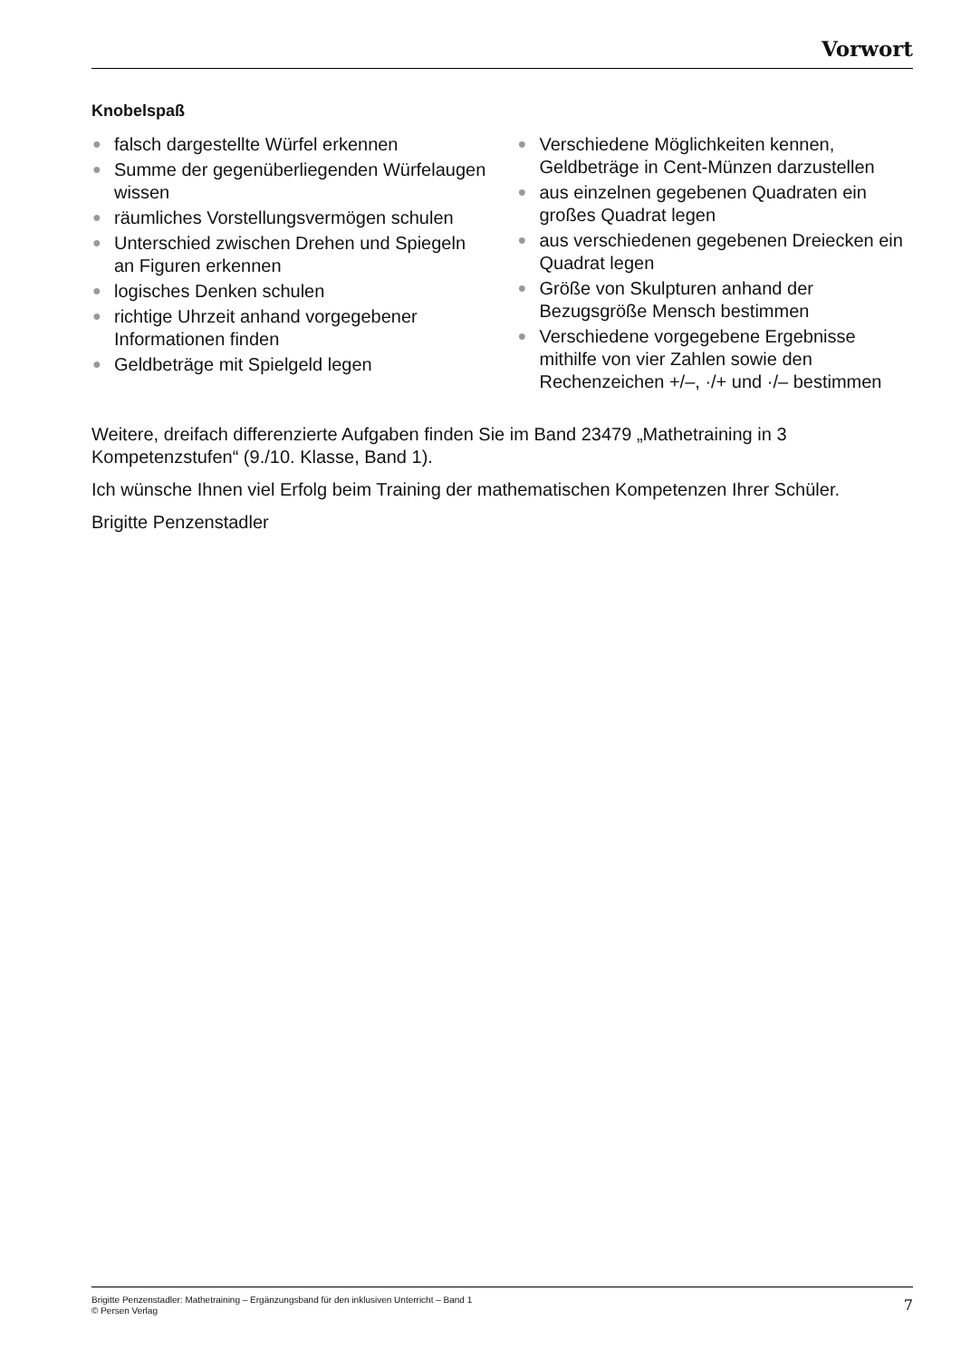Vorwort
Knobelspaß
● falsch dargestellte Würfel erkennen
● Summe der gegenüberliegenden Würfelaugen wissen
● räumliches Vorstellungsvermögen schulen
● Unterschied zwischen Drehen und Spiegeln an Figuren erkennen
● logisches Denken schulen
● richtige Uhrzeit anhand vorgegebener Informationen finden
● Geldbeträge mit Spielgeld legen
● Verschiedene Möglichkeiten kennen, Geldbeträge in Cent-Münzen darzustellen
● aus einzelnen gegebenen Quadraten ein großes Quadrat legen
● aus verschiedenen gegebenen Dreiecken ein Quadrat legen
● Größe von Skulpturen anhand der Bezugsgröße Mensch bestimmen
● Verschiedene vorgegebene Ergebnisse mithilfe von vier Zahlen sowie den Rechenzeichen +/–, ·/+ und ·/– bestimmen
Weitere, dreifach differenzierte Aufgaben finden Sie im Band 23479 „Mathetraining in 3 Kompetenzstufen“ (9./10. Klasse, Band 1).
Ich wünsche Ihnen viel Erfolg beim Training der mathematischen Kompetenzen Ihrer Schüler.
Brigitte Penzenstadler
Brigitte Penzenstadler: Mathetraining – Ergänzungsband für den inklusiven Unterricht – Band 1
© Persen Verlag
7